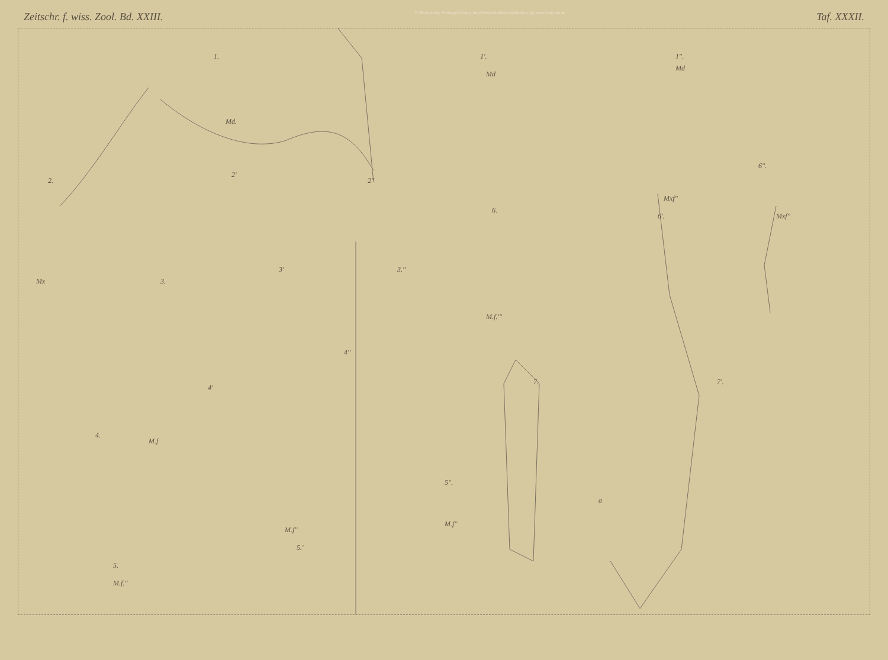Zeitschr. f. wiss. Zool. Bd. XXIII. © Biodiversity Heritage Library, http://www.biodiversitylibrary.org/; www.zobodat.at Taf. XXXII.
1.
Md.
1'.
Md
1''.
Md
2.
2'
2''
Mx 3.
3' 3.''
6.
6'.
6''.
M.f.'''
Mxf''
Mxf''
4''
4'
4.
M.f
7. 7'.
a
5''.
M.f''
5.'
M.f''
5.
M.f.''